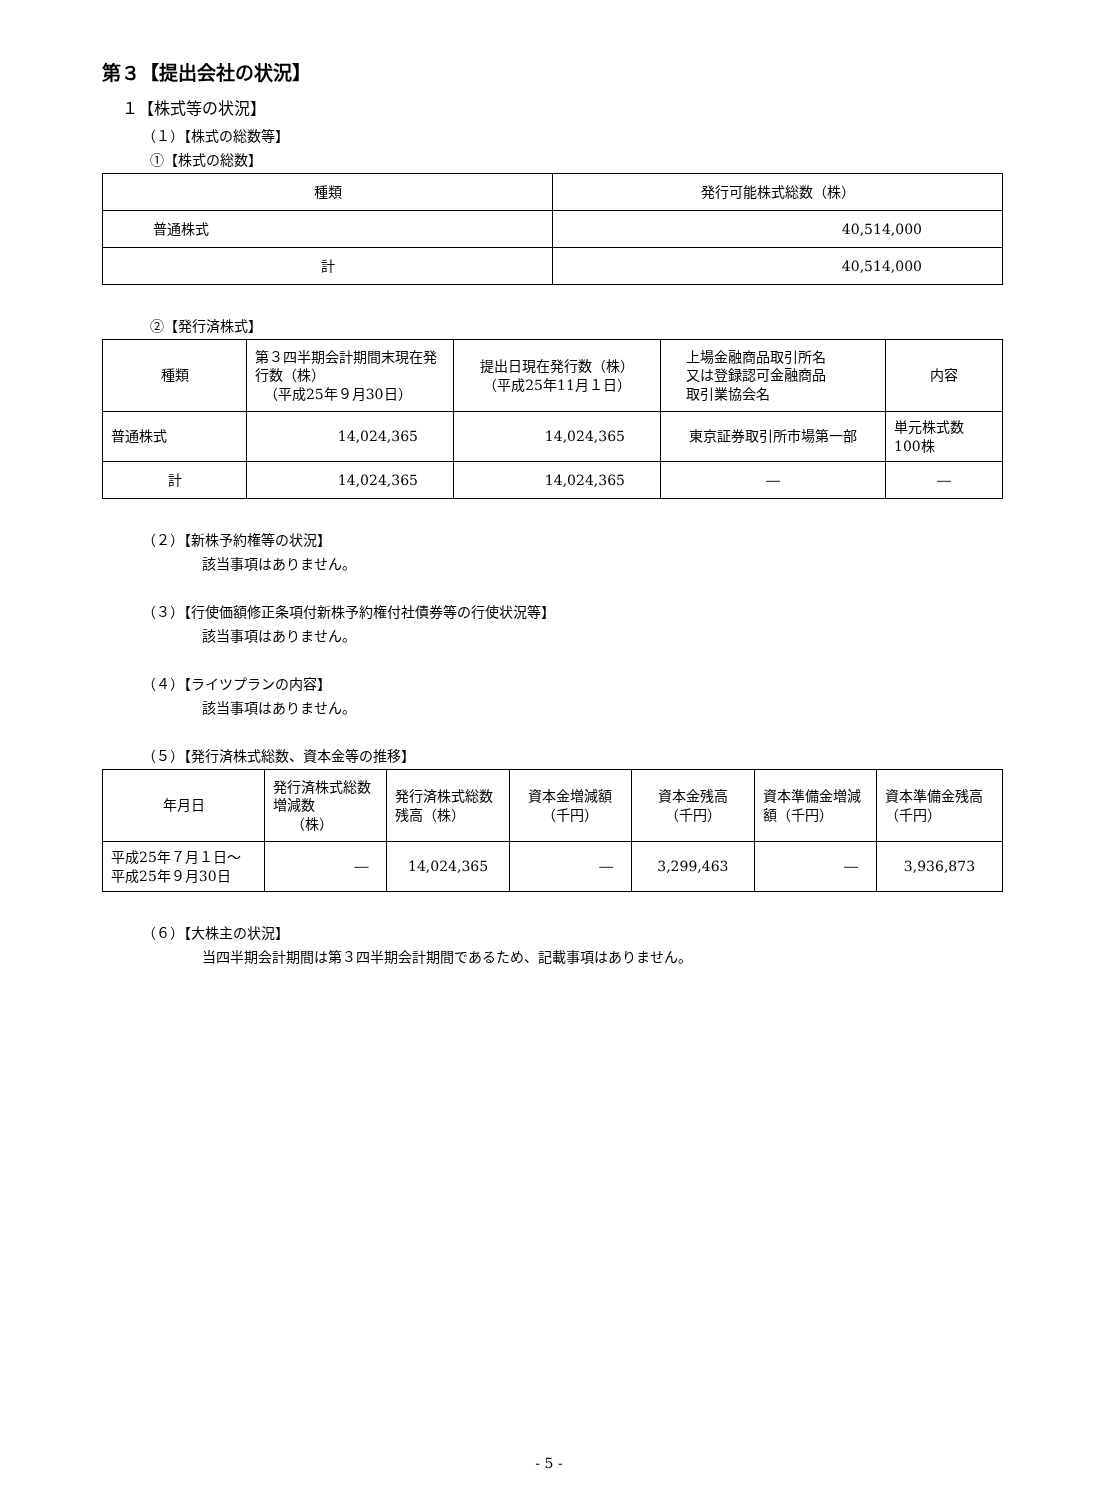第３【提出会社の状況】
１【株式等の状況】
（１）【株式の総数等】
①【株式の総数】
| 種類 | 発行可能株式総数（株） |
| --- | --- |
| 普通株式 | 40,514,000 |
| 計 | 40,514,000 |
②【発行済株式】
| 種類 | 第３四半期会計期間末現在発行数（株） （平成25年９月30日） | 提出日現在発行数（株） （平成25年11月１日） | 上場金融商品取引所名 又は登録認可金融商品 取引業協会名 | 内容 |
| --- | --- | --- | --- | --- |
| 普通株式 | 14,024,365 | 14,024,365 | 東京証券取引所市場第一部 | 単元株式数 100株 |
| 計 | 14,024,365 | 14,024,365 | ― | ― |
（２）【新株予約権等の状況】
該当事項はありません。
（３）【行使価額修正条項付新株予約権付社債券等の行使状況等】
該当事項はありません。
（４）【ライツプランの内容】
該当事項はありません。
（５）【発行済株式総数、資本金等の推移】
| 年月日 | 発行済株式総数増減数 （株） | 発行済株式総数残高（株） | 資本金増減額 （千円） | 資本金残高 （千円） | 資本準備金増減額（千円） | 資本準備金残高（千円） |
| --- | --- | --- | --- | --- | --- | --- |
| 平成25年７月１日～ 平成25年９月30日 | ― | 14,024,365 | ― | 3,299,463 | ― | 3,936,873 |
（６）【大株主の状況】
当四半期会計期間は第３四半期会計期間であるため、記載事項はありません。
- 5 -